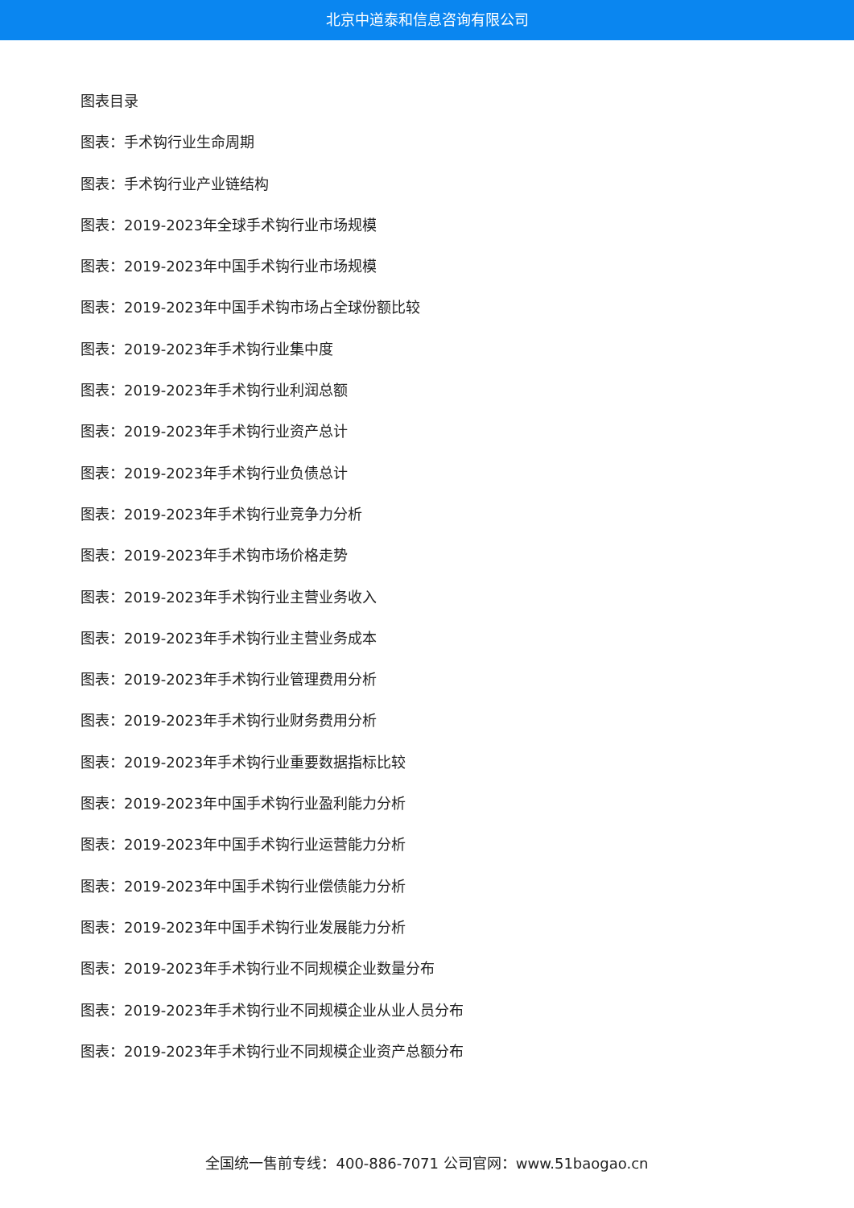北京中道泰和信息咨询有限公司
图表目录
图表：手术钩行业生命周期
图表：手术钩行业产业链结构
图表：2019-2023年全球手术钩行业市场规模
图表：2019-2023年中国手术钩行业市场规模
图表：2019-2023年中国手术钩市场占全球份额比较
图表：2019-2023年手术钩行业集中度
图表：2019-2023年手术钩行业利润总额
图表：2019-2023年手术钩行业资产总计
图表：2019-2023年手术钩行业负债总计
图表：2019-2023年手术钩行业竞争力分析
图表：2019-2023年手术钩市场价格走势
图表：2019-2023年手术钩行业主营业务收入
图表：2019-2023年手术钩行业主营业务成本
图表：2019-2023年手术钩行业管理费用分析
图表：2019-2023年手术钩行业财务费用分析
图表：2019-2023年手术钩行业重要数据指标比较
图表：2019-2023年中国手术钩行业盈利能力分析
图表：2019-2023年中国手术钩行业运营能力分析
图表：2019-2023年中国手术钩行业偿债能力分析
图表：2019-2023年中国手术钩行业发展能力分析
图表：2019-2023年手术钩行业不同规模企业数量分布
图表：2019-2023年手术钩行业不同规模企业从业人员分布
图表：2019-2023年手术钩行业不同规模企业资产总额分布
全国统一售前专线：400-886-7071 公司官网：www.51baogao.cn